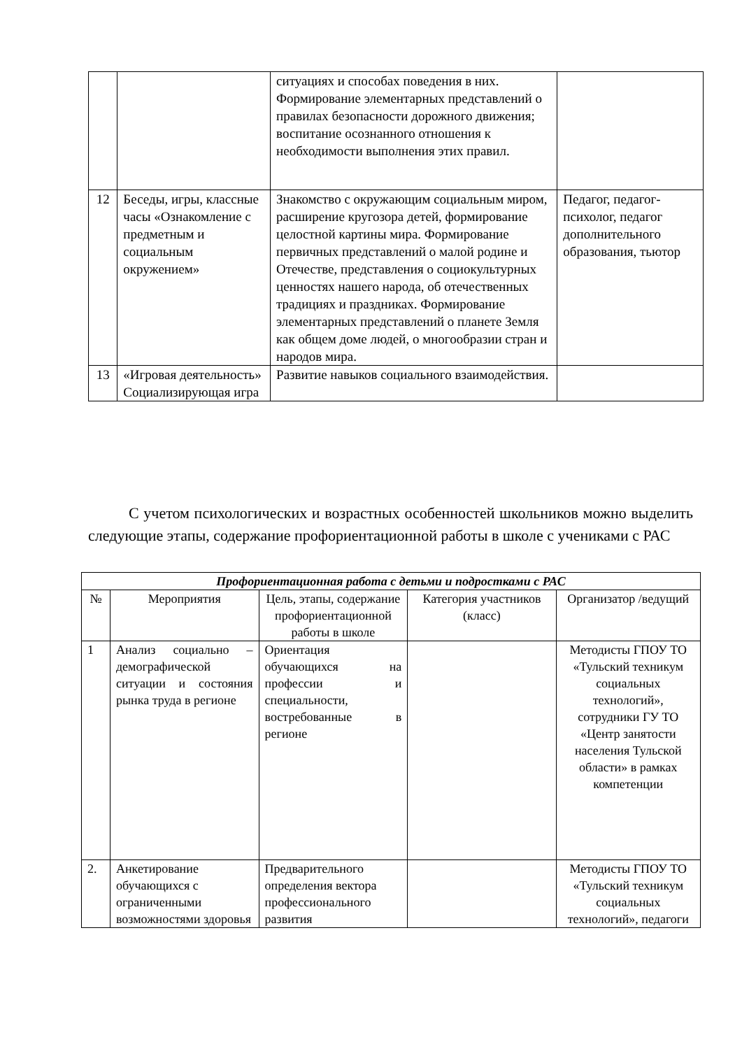| | | ситуациях и способах поведения в них. Формирование элементарных представлений о правилах безопасности дорожного движения; воспитание осознанного отношения к необходимости выполнения этих правил. | |
| 12 | Беседы, игры, классные часы «Ознакомление с предметным и социальным окружением» | Знакомство с окружающим социальным миром, расширение кругозора детей, формирование целостной картины мира. Формирование первичных представлений о малой родине и Отечестве, представления о социокультурных ценностях нашего народа, об отечественных традициях и праздниках. Формирование элементарных представлений о планете Земля как общем доме людей, о многообразии стран и народов мира. | Педагог, педагог-психолог, педагог дополнительного образования, тьютор |
| 13 | «Игровая деятельность» Социализирующая игра | Развитие навыков социального взаимодействия. | |
С учетом психологических и возрастных особенностей школьников можно выделить следующие этапы, содержание профориентационной работы в школе с учениками с РАС
| Профориентационная работа с детьми и подростками с РАС | | | | |
| --- | --- | --- | --- | --- |
| № | Мероприятия | Цель, этапы, содержание профориентационной работы в школе | Категория участников (класс) | Организатор /ведущий |
| 1 | Анализ социально – демографической ситуации и состояния рынка труда в регионе | Ориентация обучающихся на профессии и специальности, востребованные в регионе | | Методисты ГПОУ ТО «Тульский техникум социальных технологий», сотрудники ГУ ТО «Центр занятости населения Тульской области» в рамках компетенции |
| 2. | Анкетирование обучающихся с ограниченными возможностями здоровья | Предварительного определения вектора профессионального развития | | Методисты ГПОУ ТО «Тульский техникум социальных технологий», педагоги |